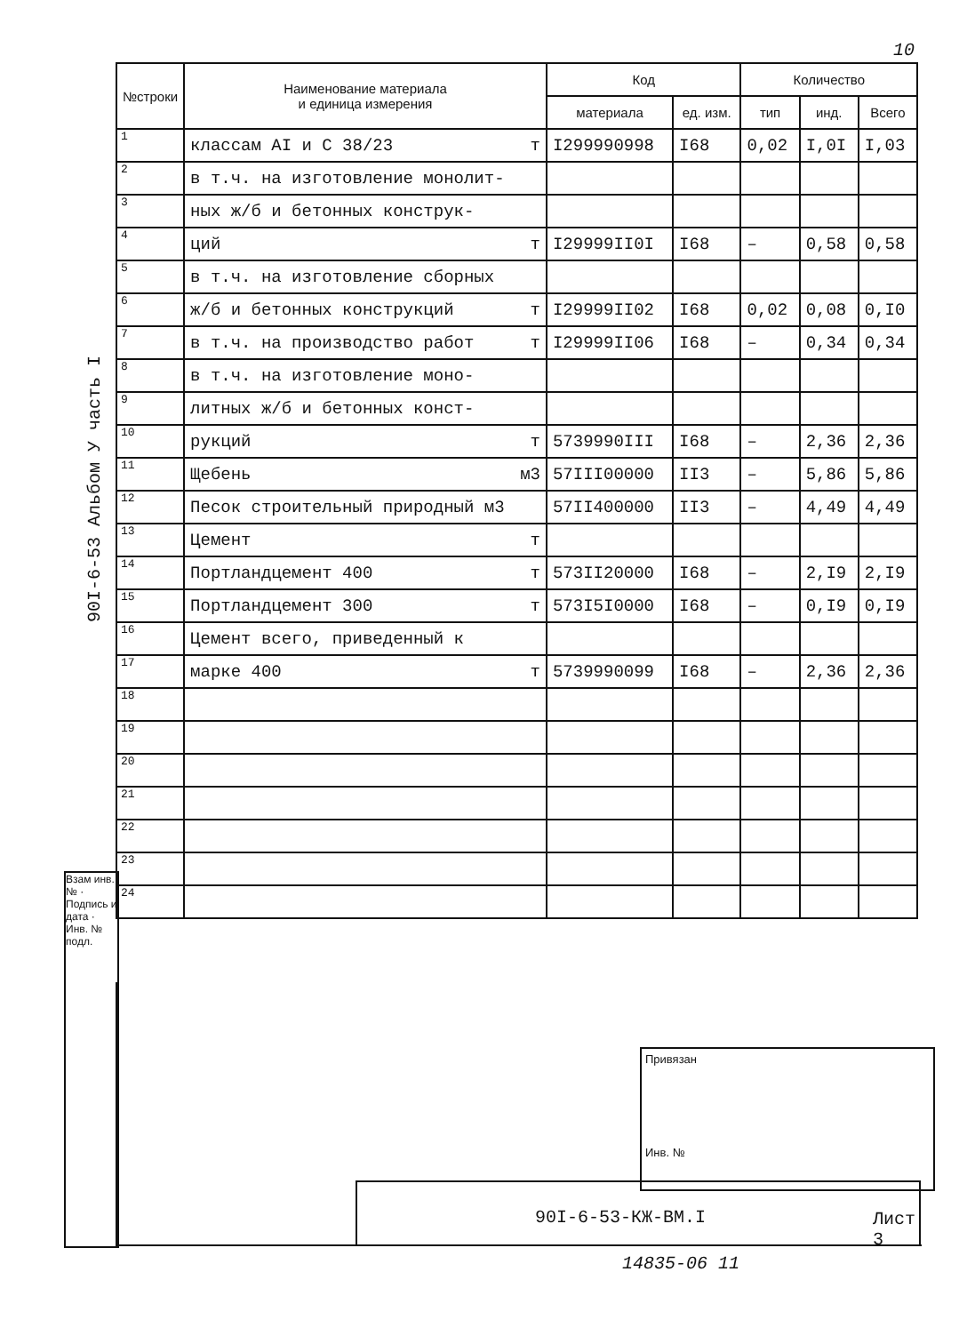10
90I-6-53 Альбом У часть I
Взам инв. № · Подпись и дата · Инв. № подл.
| №строки | Наименование материала и единица измерения | Код | | Количество | | |
| --- | --- | --- | --- | --- | --- | --- |
| | | материала | ед. изм. | тип | инд. | Всего |
| 1 | классам АI и С 38/23 т | I299990998 | I68 | 0,02 | I,0I | I,03 |
| 2 | в т.ч. на изготовление монолит- | | | | | |
| 3 | ных ж/б и бетонных конструк- | | | | | |
| 4 | ций т | I29999II0I | I68 | – | 0,58 | 0,58 |
| 5 | в т.ч. на изготовление сборных | | | | | |
| 6 | ж/б и бетонных конструкций т | I29999II02 | I68 | 0,02 | 0,08 | 0,I0 |
| 7 | в т.ч. на производство работ т | I29999II06 | I68 | – | 0,34 | 0,34 |
| 8 | в т.ч. на изготовление моно- | | | | | |
| 9 | литных ж/б и бетонных конст- | | | | | |
| 10 | рукций т | 5739990III | I68 | – | 2,36 | 2,36 |
| 11 | Щебень м3 | 57III00000 | II3 | – | 5,86 | 5,86 |
| 12 | Песок строительный природный м3 | 57II400000 | II3 | – | 4,49 | 4,49 |
| 13 | Цемент т | | | | | |
| 14 | Портландцемент 400 т | 573II20000 | I68 | – | 2,I9 | 2,I9 |
| 15 | Портландцемент 300 т | 573I5I0000 | I68 | – | 0,I9 | 0,I9 |
| 16 | Цемент всего, приведенный к | | | | | |
| 17 | марке 400 т | 5739990099 | I68 | – | 2,36 | 2,36 |
| 18 | | | | | | |
| 19 | | | | | | |
| 20 | | | | | | |
| 21 | | | | | | |
| 22 | | | | | | |
| 23 | | | | | | |
| 24 | | | | | | |
Привязан
Инв. №
90I-6-53-КЖ-ВМ.I Лист
3
14835-06 11